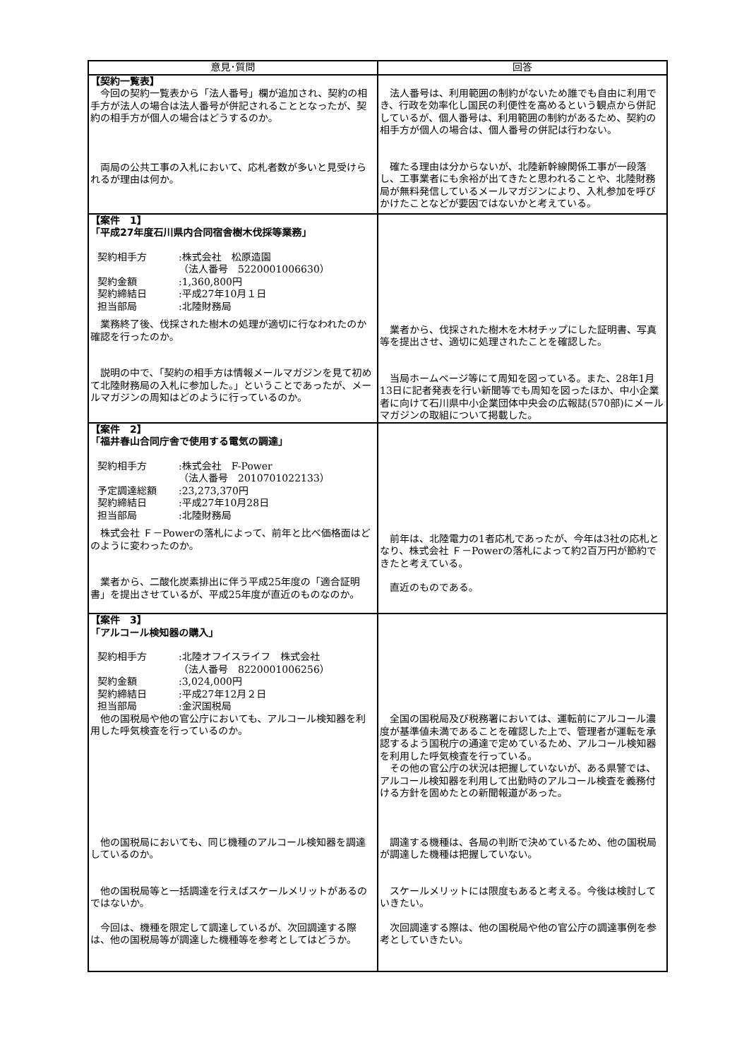| 意見･質問 | 回答 |
| --- | --- |
| 【契約一覧表】 今回の契約一覧表から「法人番号」欄が追加され、契約の相手方が法人の場合は法人番号が併記されることとなったが、契約の相手方が個人の場合はどうするのか。 両局の公共工事の入札において、応札者数が多いと見受けられるが理由は何か。 | 法人番号は、利用範囲の制約がないため誰でも自由に利用でき、行政を効率化し国民の利便性を高めるという観点から併記しているが、個人番号は、利用範囲の制約があるため、契約の相手方が個人の場合は、個人番号の併記は行わない。 確たる理由は分からないが、北陸新幹線関係工事が一段落し、工事業者にも余裕が出てきたと思われることや、北陸財務局が無料発信しているメールマガジンにより、入札参加を呼びかけたことなどが要因ではないかと考えている。 |
| 【案件 1】 「平成27年度石川県内合同宿舎樹木伐採等業務」 契約相手方 :株式会社 松原造園 （法人番号 5220001006630） 契約金額 :1,360,800円 契約締結日 :平成27年10月１日 担当部局 :北陸財務局 業務終了後、伐採された樹木の処理が適切に行なわれたのか確認を行ったのか。 説明の中で、「契約の相手方は情報メールマガジンを見て初めて北陸財務局の入札に参加した。」ということであったが、メールマガジンの周知はどのように行っているのか。 | 業者から、伐採された樹木を木材チップにした証明書、写真等を提出させ、適切に処理されたことを確認した。 当局ホームページ等にて周知を図っている。また、28年1月13日に記者発表を行い新聞等でも周知を図ったほか、中小企業者に向けて石川県中小企業団体中央会の広報誌(570部)にメールマガジンの取組について掲載した。 |
| 【案件 2】 「福井春山合同庁舎で使用する電気の調達」 契約相手方 :株式会社 F-Power （法人番号 2010701022133） 予定調達総額 :23,273,370円 契約締結日 :平成27年10月28日 担当部局 :北陸財務局 株式会社 Ｆ－Powerの落札によって、前年と比べ価格面はどのように変わったのか。 業者から、二酸化炭素排出に伴う平成25年度の「適合証明書」を提出させているが、平成25年度が直近のものなのか。 | 前年は、北陸電力の1者応札であったが、今年は3社の応札となり、株式会社 Ｆ－Powerの落札によって約2百万円が節約できたと考えている。 直近のものである。 |
| 【案件 3】 「アルコール検知器の購入」 契約相手方 :北陸オフイスライフ 株式会社 （法人番号 8220001006256） 契約金額 :3,024,000円 契約締結日 :平成27年12月２日 担当部局 :金沢国税局 他の国税局や他の官公庁においても、アルコール検知器を利用した呼気検査を行っているのか。 他の国税局においても、同じ機種のアルコール検知器を調達しているのか。 他の国税局等と一括調達を行えばスケールメリットがあるのではないか。 今回は、機種を限定して調達しているが、次回調達する際は、他の国税局等が調達した機種等を参考としてはどうか。 | 全国の国税局及び税務署においては、運転前にアルコール濃度が基準値未満であることを確認した上で、管理者が運転を承認するよう国税庁の通達で定めているため、アルコール検知器を利用した呼気検査を行っている。 その他の官公庁の状況は把握していないが、ある県警では、アルコール検知器を利用して出勤時のアルコール検査を義務付ける方針を固めたとの新聞報道があった。 調達する機種は、各局の判断で決めているため、他の国税局が調達した機種は把握していない。 スケールメリットには限度もあると考える。今後は検討していきたい。 次回調達する際は、他の国税局や他の官公庁の調達事例を参考としていきたい。 |